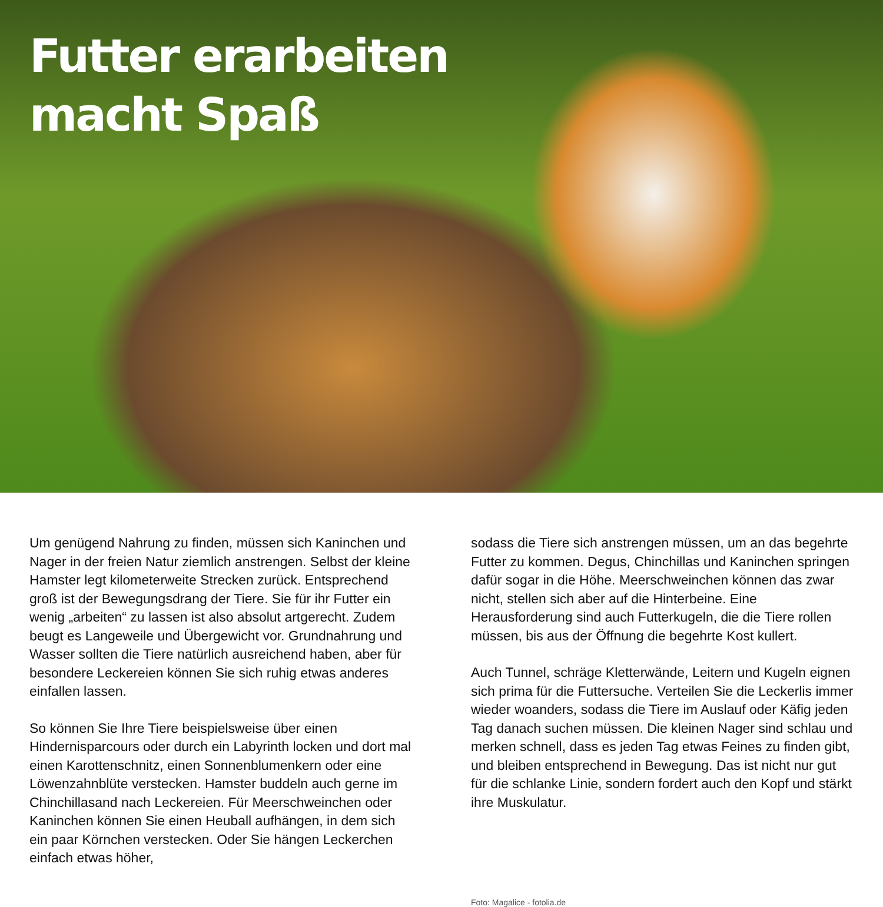Futter erarbeiten
macht Spaß
Um genügend Nahrung zu finden, müssen sich Kaninchen und Nager in der freien Natur ziemlich anstrengen. Selbst der kleine Hamster legt kilometerweite Strecken zurück. Entsprechend groß ist der Bewegungsdrang der Tiere. Sie für ihr Futter ein wenig „arbeiten“ zu lassen ist also absolut artgerecht. Zudem beugt es Langeweile und Übergewicht vor. Grundnahrung und Wasser sollten die Tiere natürlich ausreichend haben, aber für besondere Leckereien können Sie sich ruhig etwas anderes einfallen lassen.
So können Sie Ihre Tiere beispielsweise über einen Hindernisparcours oder durch ein Labyrinth locken und dort mal einen Karottenschnitz, einen Sonnenblumenkern oder eine Löwenzahnblüte verstecken. Hamster buddeln auch gerne im Chinchillasand nach Leckereien. Für Meerschweinchen oder Kaninchen können Sie einen Heuball aufhängen, in dem sich ein paar Körnchen verstecken. Oder Sie hängen Leckerchen einfach etwas höher,
sodass die Tiere sich anstrengen müssen, um an das begehrte Futter zu kommen. Degus, Chinchillas und Kaninchen springen dafür sogar in die Höhe. Meerschweinchen können das zwar nicht, stellen sich aber auf die Hinterbeine. Eine Herausforderung sind auch Futterkugeln, die die Tiere rollen müssen, bis aus der Öffnung die begehrte Kost kullert.
Auch Tunnel, schräge Kletterwände, Leitern und Kugeln eignen sich prima für die Futtersuche. Verteilen Sie die Leckerlis immer wieder woanders, sodass die Tiere im Auslauf oder Käfig jeden Tag danach suchen müssen. Die kleinen Nager sind schlau und merken schnell, dass es jeden Tag etwas Feines zu finden gibt, und bleiben entsprechend in Bewegung. Das ist nicht nur gut für die schlanke Linie, sondern fordert auch den Kopf und stärkt ihre Muskulatur.
Foto: Magalice - fotolia.de